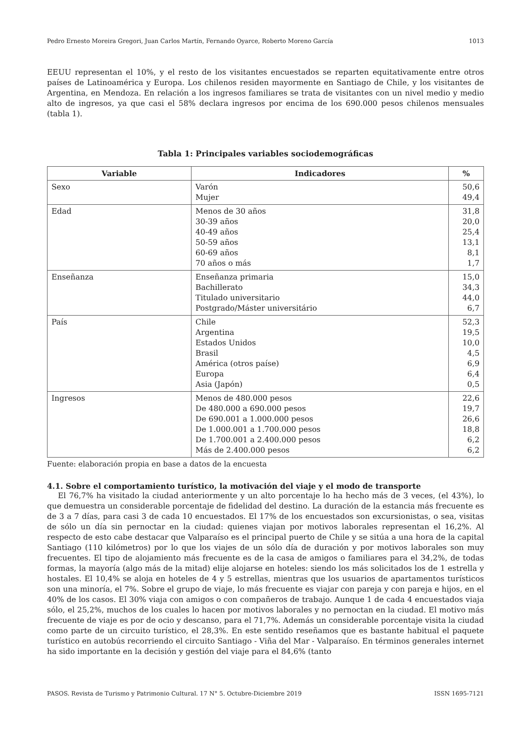Pedro Ernesto Moreira Gregori, Juan Carlos Martín, Fernando Oyarce, Roberto Moreno García 1013
EEUU representan el 10%, y el resto de los visitantes encuestados se reparten equitativamente entre otros países de Latinoamérica y Europa. Los chilenos residen mayormente en Santiago de Chile, y los visitantes de Argentina, en Mendoza. En relación a los ingresos familiares se trata de visitantes con un nivel medio y medio alto de ingresos, ya que casi el 58% declara ingresos por encima de los 690.000 pesos chilenos mensuales (tabla 1).
Tabla 1: Principales variables sociodemográficas
| Variable | Indicadores | % |
| --- | --- | --- |
| Sexo | Varón Mujer | 50,6 49,4 |
| Edad | Menos de 30 años 30-39 años 40-49 años 50-59 años 60-69 años 70 años o más | 31,8 20,0 25,4 13,1 8,1 1,7 |
| Enseñanza | Enseñanza primaria Bachillerato Titulado universitario Postgrado/Máster universitário | 15,0 34,3 44,0 6,7 |
| País | Chile Argentina Estados Unidos Brasil América (otros paíse) Europa Asia (Japón) | 52,3 19,5 10,0 4,5 6,9 6,4 0,5 |
| Ingresos | Menos de 480.000 pesos De 480.000 a 690.000 pesos De 690.001 a 1.000.000 pesos De 1.000.001 a 1.700.000 pesos De 1.700.001 a 2.400.000 pesos Más de 2.400.000 pesos | 22,6 19,7 26,6 18,8 6,2 6,2 |
Fuente: elaboración propia en base a datos de la encuesta
4.1. Sobre el comportamiento turístico, la motivación del viaje y el modo de transporte
El 76,7% ha visitado la ciudad anteriormente y un alto porcentaje lo ha hecho más de 3 veces, (el 43%), lo que demuestra un considerable porcentaje de fidelidad del destino. La duración de la estancia más frecuente es de 3 a 7 días, para casi 3 de cada 10 encuestados. El 17% de los encuestados son excursionistas, o sea, visitas de sólo un día sin pernoctar en la ciudad: quienes viajan por motivos laborales representan el 16,2%. Al respecto de esto cabe destacar que Valparaíso es el principal puerto de Chile y se sitúa a una hora de la capital Santiago (110 kilómetros) por lo que los viajes de un sólo día de duración y por motivos laborales son muy frecuentes. El tipo de alojamiento más frecuente es de la casa de amigos o familiares para el 34,2%, de todas formas, la mayoría (algo más de la mitad) elije alojarse en hoteles: siendo los más solicitados los de 1 estrella y hostales. El 10,4% se aloja en hoteles de 4 y 5 estrellas, mientras que los usuarios de apartamentos turísticos son una minoría, el 7%. Sobre el grupo de viaje, lo más frecuente es viajar con pareja y con pareja e hijos, en el 40% de los casos. El 30% viaja con amigos o con compañeros de trabajo. Aunque 1 de cada 4 encuestados viaja sólo, el 25,2%, muchos de los cuales lo hacen por motivos laborales y no pernoctan en la ciudad. El motivo más frecuente de viaje es por de ocio y descanso, para el 71,7%. Además un considerable porcentaje visita la ciudad como parte de un circuito turístico, el 28,3%. En este sentido reseñamos que es bastante habitual el paquete turístico en autobús recorriendo el circuito Santiago - Viña del Mar - Valparaíso. En términos generales internet ha sido importante en la decisión y gestión del viaje para el 84,6% (tanto
PASOS. Revista de Turismo y Patrimonio Cultural. 17 N° 5. Octubre-Diciembre 2019 ISSN 1695-7121